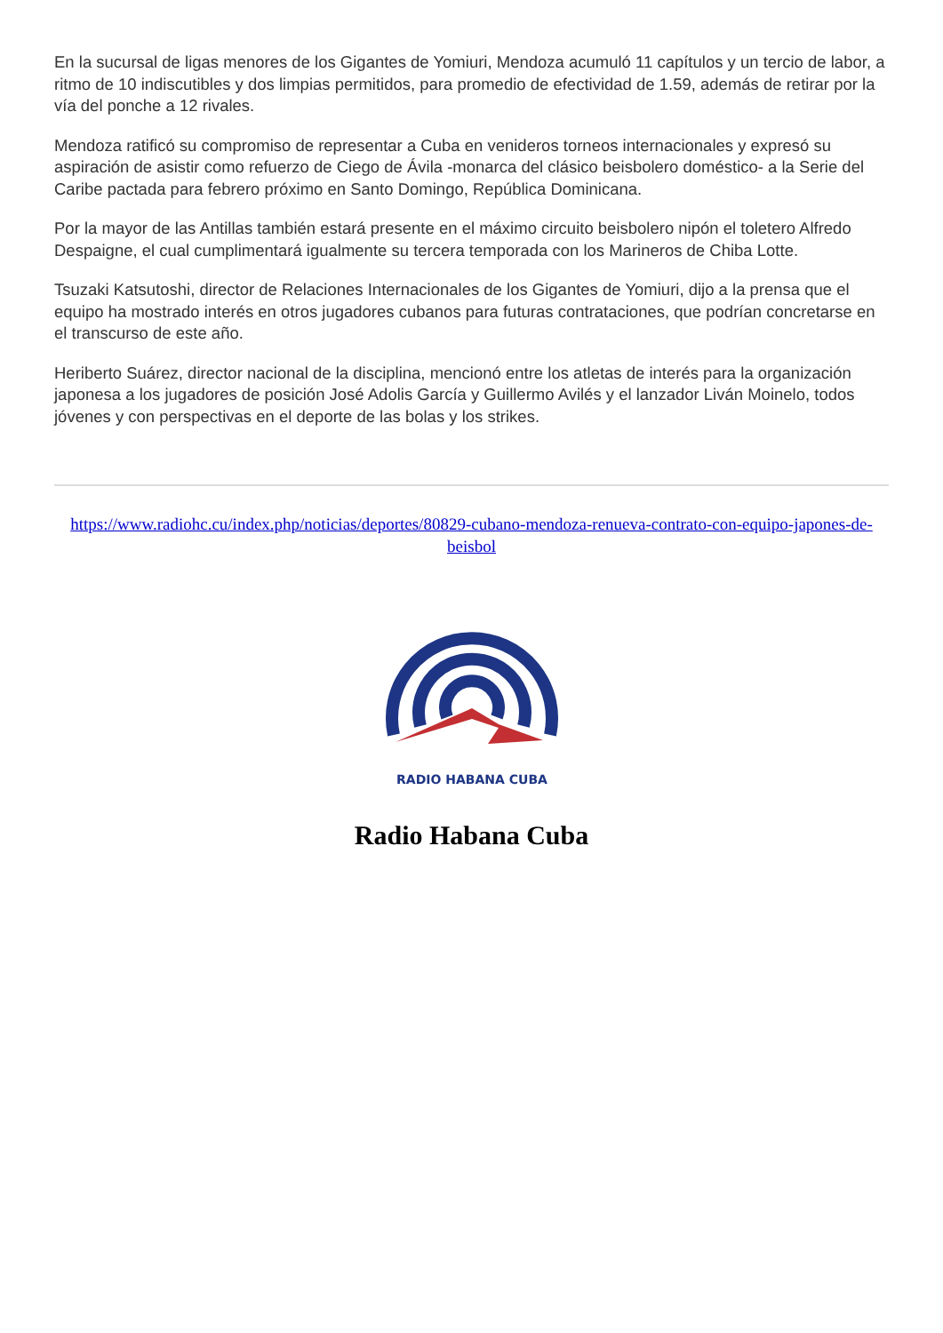En la sucursal de ligas menores de los Gigantes de Yomiuri, Mendoza acumuló 11 capítulos y un tercio de labor, a ritmo de 10 indiscutibles y dos limpias permitidos, para promedio de efectividad de 1.59, además de retirar por la vía del ponche a 12 rivales.
Mendoza ratificó su compromiso de representar a Cuba en venideros torneos internacionales y expresó su aspiración de asistir como refuerzo de Ciego de Ávila -monarca del clásico beisbolero doméstico- a la Serie del Caribe pactada para febrero próximo en Santo Domingo, República Dominicana.
Por la mayor de las Antillas también estará presente en el máximo circuito beisbolero nipón el toletero Alfredo Despaigne, el cual cumplimentará igualmente su tercera temporada con los Marineros de Chiba Lotte.
Tsuzaki Katsutoshi, director de Relaciones Internacionales de los Gigantes de Yomiuri, dijo a la prensa que el equipo ha mostrado interés en otros jugadores cubanos para futuras contrataciones, que podrían concretarse en el transcurso de este año.
Heriberto Suárez, director nacional de la disciplina, mencionó entre los atletas de interés para la organización japonesa a los jugadores de posición José Adolis García y Guillermo Avilés y el lanzador Liván Moinelo, todos jóvenes y con perspectivas en el deporte de las bolas y los strikes.
https://www.radiohc.cu/index.php/noticias/deportes/80829-cubano-mendoza-renueva-contrato-con-equipo-japones-de-beisbol
RADIO HABANA CUBA
Radio Habana Cuba